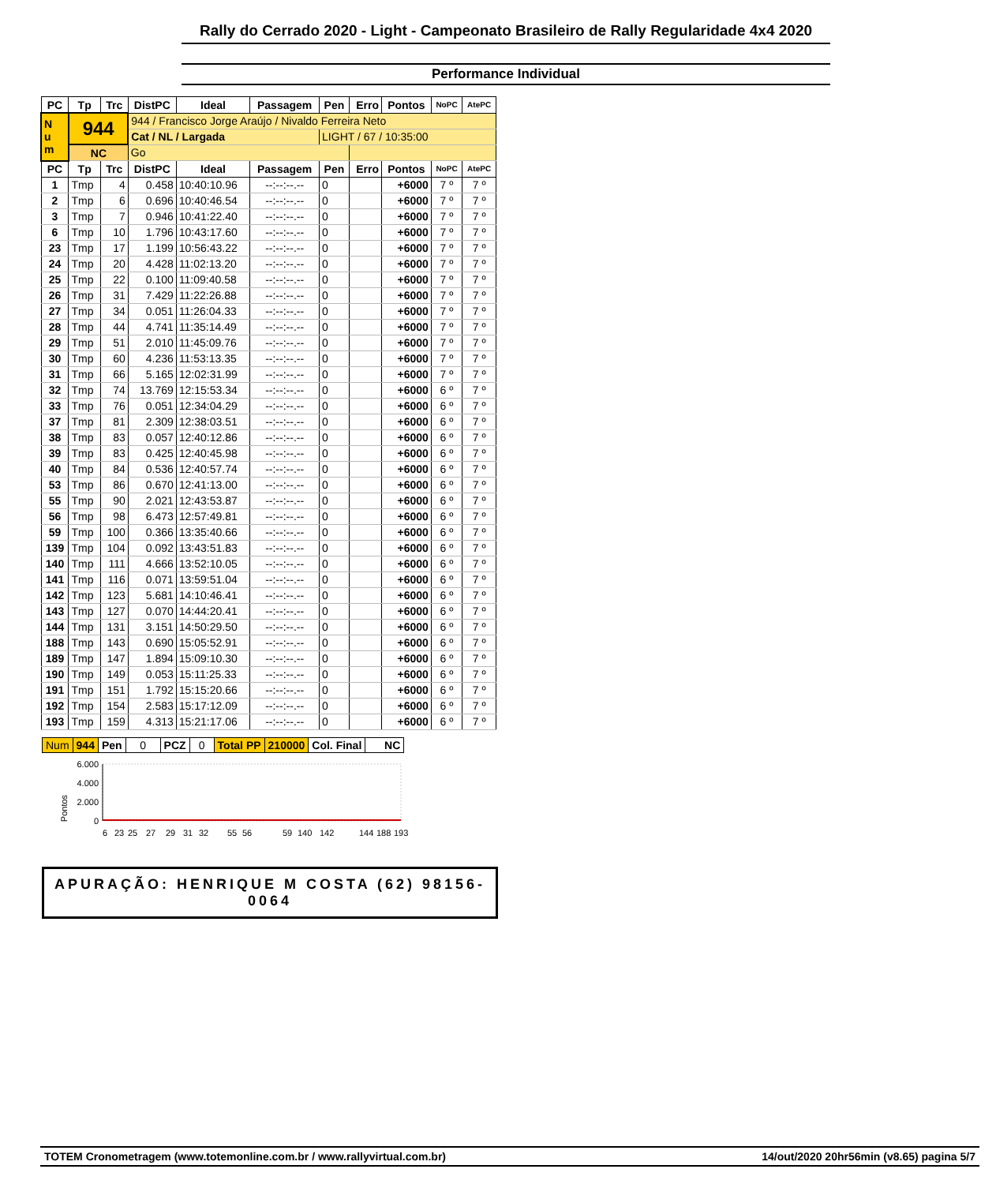Rally do Cerrado 2020 - Light - Campeonato Brasileiro de Rally Regularidade 4x4 2020
Performance Individual
| PC | Tp | Trc | DistPC | Ideal | Passagem | Pen | Erro | Pontos | NoPC | AtePC |
| --- | --- | --- | --- | --- | --- | --- | --- | --- | --- | --- |
| N u m | 944 | | 944 / Francisco Jorge Araújo / Nivaldo Ferreira Neto | | | | | | | |
| | | | Cat / NL / Largada | | | LIGHT / 67 / 10:35:00 | | | | |
| | NC | | Go | | | | | | | |
| PC | Tp | Trc | DistPC | Ideal | Passagem | Pen | Erro | Pontos | NoPC | AtePC |
| 1 | Tmp | 4 | 0.458 | 10:40:10.96 | --:--:--.-- | 0 | | +6000 | 7 º | 7 º |
| 2 | Tmp | 6 | 0.696 | 10:40:46.54 | --:--:--.-- | 0 | | +6000 | 7 º | 7 º |
| 3 | Tmp | 7 | 0.946 | 10:41:22.40 | --:--:--.-- | 0 | | +6000 | 7 º | 7 º |
| 6 | Tmp | 10 | 1.796 | 10:43:17.60 | --:--:--.-- | 0 | | +6000 | 7 º | 7 º |
| 23 | Tmp | 17 | 1.199 | 10:56:43.22 | --:--:--.-- | 0 | | +6000 | 7 º | 7 º |
| 24 | Tmp | 20 | 4.428 | 11:02:13.20 | --:--:--.-- | 0 | | +6000 | 7 º | 7 º |
| 25 | Tmp | 22 | 0.100 | 11:09:40.58 | --:--:--.-- | 0 | | +6000 | 7 º | 7 º |
| 26 | Tmp | 31 | 7.429 | 11:22:26.88 | --:--:--.-- | 0 | | +6000 | 7 º | 7 º |
| 27 | Tmp | 34 | 0.051 | 11:26:04.33 | --:--:--.-- | 0 | | +6000 | 7 º | 7 º |
| 28 | Tmp | 44 | 4.741 | 11:35:14.49 | --:--:--.-- | 0 | | +6000 | 7 º | 7 º |
| 29 | Tmp | 51 | 2.010 | 11:45:09.76 | --:--:--.-- | 0 | | +6000 | 7 º | 7 º |
| 30 | Tmp | 60 | 4.236 | 11:53:13.35 | --:--:--.-- | 0 | | +6000 | 7 º | 7 º |
| 31 | Tmp | 66 | 5.165 | 12:02:31.99 | --:--:--.-- | 0 | | +6000 | 7 º | 7 º |
| 32 | Tmp | 74 | 13.769 | 12:15:53.34 | --:--:--.-- | 0 | | +6000 | 6 º | 7 º |
| 33 | Tmp | 76 | 0.051 | 12:34:04.29 | --:--:--.-- | 0 | | +6000 | 6 º | 7 º |
| 37 | Tmp | 81 | 2.309 | 12:38:03.51 | --:--:--.-- | 0 | | +6000 | 6 º | 7 º |
| 38 | Tmp | 83 | 0.057 | 12:40:12.86 | --:--:--.-- | 0 | | +6000 | 6 º | 7 º |
| 39 | Tmp | 83 | 0.425 | 12:40:45.98 | --:--:--.-- | 0 | | +6000 | 6 º | 7 º |
| 40 | Tmp | 84 | 0.536 | 12:40:57.74 | --:--:--.-- | 0 | | +6000 | 6 º | 7 º |
| 53 | Tmp | 86 | 0.670 | 12:41:13.00 | --:--:--.-- | 0 | | +6000 | 6 º | 7 º |
| 55 | Tmp | 90 | 2.021 | 12:43:53.87 | --:--:--.-- | 0 | | +6000 | 6 º | 7 º |
| 56 | Tmp | 98 | 6.473 | 12:57:49.81 | --:--:--.-- | 0 | | +6000 | 6 º | 7 º |
| 59 | Tmp | 100 | 0.366 | 13:35:40.66 | --:--:--.-- | 0 | | +6000 | 6 º | 7 º |
| 139 | Tmp | 104 | 0.092 | 13:43:51.83 | --:--:--.-- | 0 | | +6000 | 6 º | 7 º |
| 140 | Tmp | 111 | 4.666 | 13:52:10.05 | --:--:--.-- | 0 | | +6000 | 6 º | 7 º |
| 141 | Tmp | 116 | 0.071 | 13:59:51.04 | --:--:--.-- | 0 | | +6000 | 6 º | 7 º |
| 142 | Tmp | 123 | 5.681 | 14:10:46.41 | --:--:--.-- | 0 | | +6000 | 6 º | 7 º |
| 143 | Tmp | 127 | 0.070 | 14:44:20.41 | --:--:--.-- | 0 | | +6000 | 6 º | 7 º |
| 144 | Tmp | 131 | 3.151 | 14:50:29.50 | --:--:--.-- | 0 | | +6000 | 6 º | 7 º |
| 188 | Tmp | 143 | 0.690 | 15:05:52.91 | --:--:--.-- | 0 | | +6000 | 6 º | 7 º |
| 189 | Tmp | 147 | 1.894 | 15:09:10.30 | --:--:--.-- | 0 | | +6000 | 6 º | 7 º |
| 190 | Tmp | 149 | 0.053 | 15:11:25.33 | --:--:--.-- | 0 | | +6000 | 6 º | 7 º |
| 191 | Tmp | 151 | 1.792 | 15:15:20.66 | --:--:--.-- | 0 | | +6000 | 6 º | 7 º |
| 192 | Tmp | 154 | 2.583 | 15:17:12.09 | --:--:--.-- | 0 | | +6000 | 6 º | 7 º |
| 193 | Tmp | 159 | 4.313 | 15:21:17.06 | --:--:--.-- | 0 | | +6000 | 6 º | 7 º |
| Num | 944 | Pen | 0 | PCZ | 0 | Total PP | 210000 | Col. Final | NC |
Pontos
6.000
4.000
2.000
0
6
23
25
27
29
31
32
55
56
59
140
142
144
188
193
APURAÇÃO: HENRIQUE M COSTA (62) 98156-0064
TOTEM Cronometragem (www.totemonline.com.br / www.rallyvirtual.com.br) 14/out/2020 20hr56min (v8.65) pagina 5/7